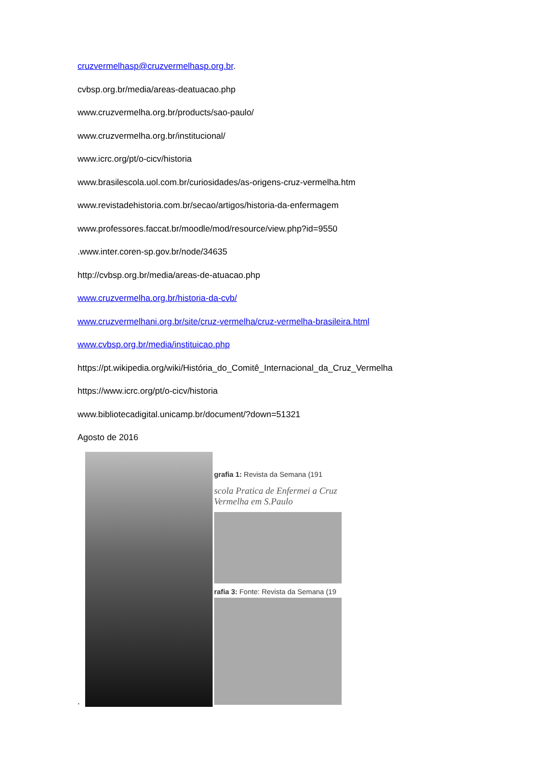cruzvermelhasp@cruzvermelhasp.org.br.
cvbsp.org.br/media/areas-deatuacao.php
www.cruzvermelha.org.br/products/sao-paulo/
www.cruzvermelha.org.br/institucional/
www.icrc.org/pt/o-cicv/historia
www.brasilescola.uol.com.br/curiosidades/as-origens-cruz-vermelha.htm
www.revistadehistoria.com.br/secao/artigos/historia-da-enfermagem
www.professores.faccat.br/moodle/mod/resource/view.php?id=9550
.www.inter.coren-sp.gov.br/node/34635
http://cvbsp.org.br/media/areas-de-atuacao.php
www.cruzvermelha.org.br/historia-da-cvb/
www.cruzvermelhani.org.br/site/cruz-vermelha/cruz-vermelha-brasileira.html
www.cvbsp.org.br/media/instituicao.php
https://pt.wikipedia.org/wiki/História_do_Comitê_Internacional_da_Cruz_Vermelha
https://www.icrc.org/pt/o-cicv/historia
www.bibliotecadigital.unicamp.br/document/?down=51321
Agosto de 2016
.
grafia 1: Revista da Semana (191
scola Pratica de Enfermei a Cruz Vermelha em S.Paulo
rafia 3: Fonte: Revista da Semana (19